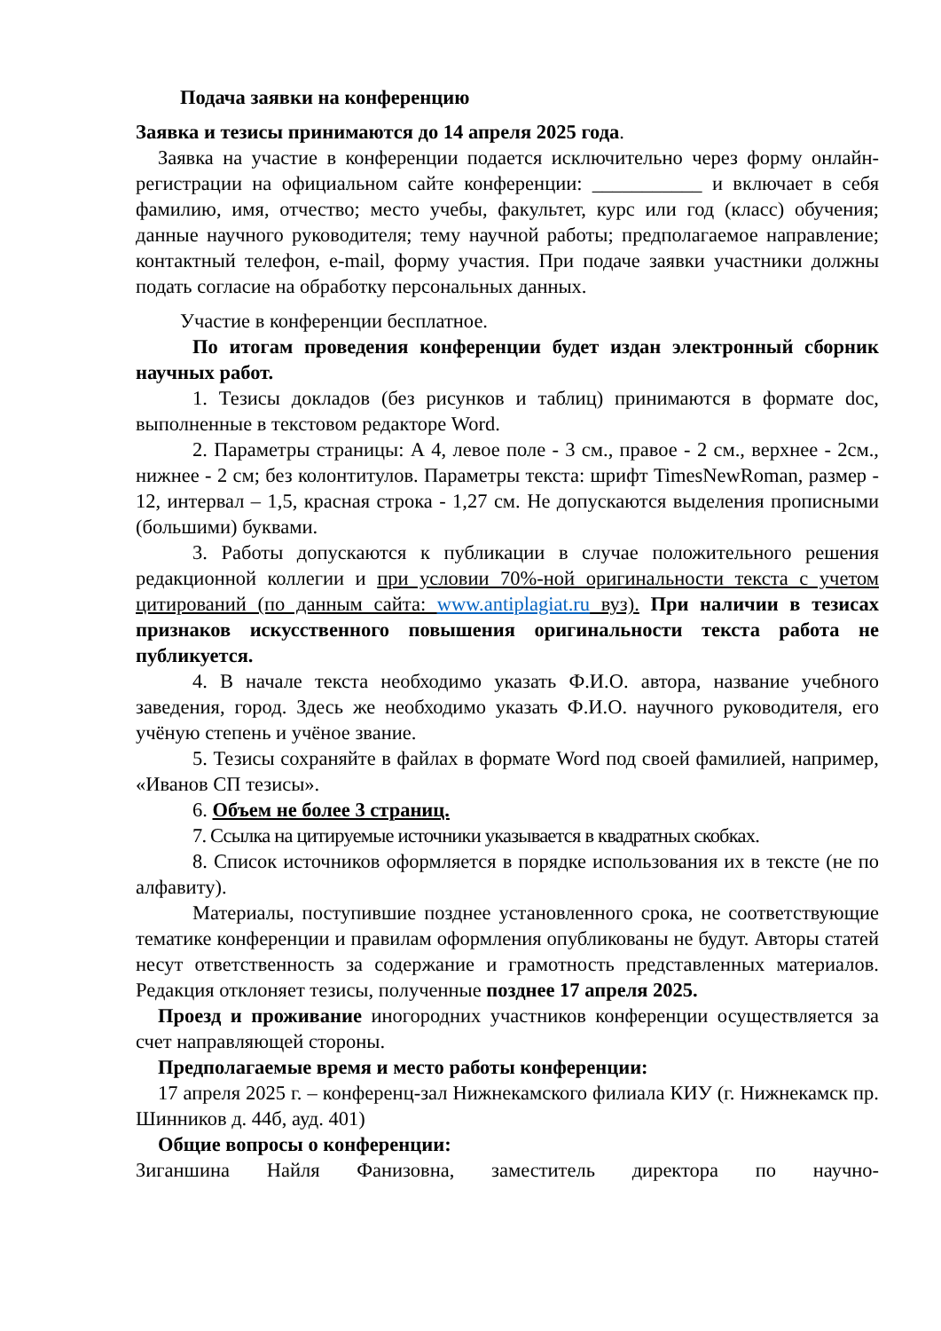Подача заявки на конференцию
Заявка и тезисы принимаются до 14 апреля 2025 года.
Заявка на участие в конференции подается исключительно через форму онлайн-регистрации на официальном сайте конференции: ___________ и включает в себя фамилию, имя, отчество; место учебы, факультет, курс или год (класс) обучения; данные научного руководителя; тему научной работы; предполагаемое направление; контактный телефон, e-mail, форму участия. При подаче заявки участники должны подать согласие на обработку персональных данных.
Участие в конференции бесплатное.
По итогам проведения конференции будет издан электронный сборник научных работ.
1. Тезисы докладов (без рисунков и таблиц) принимаются в формате doc, выполненные в текстовом редакторе Word.
2. Параметры страницы: А 4, левое поле - 3 см., правое - 2 см., верхнее - 2см., нижнее - 2 см; без колонтитулов. Параметры текста: шрифт TimesNewRoman, размер - 12, интервал – 1,5, красная строка - 1,27 см. Не допускаются выделения прописными (большими) буквами.
3. Работы допускаются к публикации в случае положительного решения редакционной коллегии и при условии 70%-ной оригинальности текста с учетом цитирований (по данным сайта: www.antiplagiat.ru вуз). При наличии в тезисах признаков искусственного повышения оригинальности текста работа не публикуется.
4. В начале текста необходимо указать Ф.И.О. автора, название учебного заведения, город. Здесь же необходимо указать Ф.И.О. научного руководителя, его учёную степень и учёное звание.
5. Тезисы сохраняйте в файлах в формате Word под своей фамилией, например, «Иванов СП тезисы».
6. Объем не более 3 страниц.
7. Ссылка на цитируемые источники указывается в квадратных скобках.
8. Список источников оформляется в порядке использования их в тексте (не по алфавиту).
Материалы, поступившие позднее установленного срока, не соответствующие тематике конференции и правилам оформления опубликованы не будут. Авторы статей несут ответственность за содержание и грамотность представленных материалов. Редакция отклоняет тезисы, полученные позднее 17 апреля 2025.
Проезд и проживание иногородних участников конференции осуществляется за счет направляющей стороны.
Предполагаемые время и место работы конференции:
17 апреля 2025 г. – конференц-зал Нижнекамского филиала КИУ (г. Нижнекамск пр. Шинников д. 44б, ауд. 401)
Общие вопросы о конференции:
Зиганшина Найля Фанизовна, заместитель директора по научно-